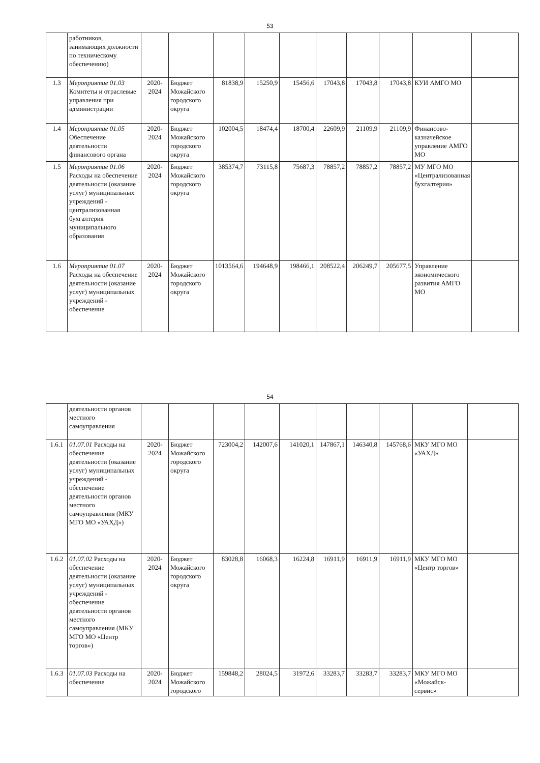53
| | работников, занимающих должности по техническому обеспечению) | | | | | | | | | | |
| 1.3 | Мероприятие 01.03 Комитеты и отраслевые управления при администрации | 2020-2024 | Бюджет Можайского городского округа | 81838,9 | 15250,9 | 15456,6 | 17043,8 | 17043,8 | 17043,8 | КУИ АМГО МО | |
| 1.4 | Мероприятие 01.05 Обеспечение деятельности финансового органа | 2020-2024 | Бюджет Можайского городского округа | 102004,5 | 18474,4 | 18700,4 | 22609,9 | 21109,9 | 21109,9 | Финансово-казначейское управление АМГО МО | |
| 1.5 | Мероприятие 01.06 Расходы на обеспечение деятельности (оказание услуг) муниципальных учреждений - централизованная бухгалтерия муниципального образования | 2020-2024 | Бюджет Можайского городского округа | 385374,7 | 73115,8 | 75687,3 | 78857,2 | 78857,2 | 78857,2 | МУ МГО МО «Централизованная бухгалтерия» | |
| 1.6 | Мероприятие 01.07 Расходы на обеспечение деятельности (оказание услуг) муниципальных учреждений - обеспечение | 2020-2024 | Бюджет Можайского городского округа | 1013564,6 | 194648,9 | 198466,1 | 208522,4 | 206249,7 | 205677,5 | Управление экономического развития АМГО МО | |
54
| | деятельности органов местного самоуправления | | | | | | | | | | |
| 1.6.1 | 01.07.01 Расходы на обеспечение деятельности (оказание услуг) муниципальных учреждений - обеспечение деятельности органов местного самоуправления (МКУ МГО МО «УАХД») | 2020-2024 | Бюджет Можайского городского округа | 723004,2 | 142007,6 | 141020,1 | 147867,1 | 146340,8 | 145768,6 | МКУ МГО МО «УАХД» | |
| 1.6.2 | 01.07.02 Расходы на обеспечение деятельности (оказание услуг) муниципальных учреждений - обеспечение деятельности органов местного самоуправления (МКУ МГО МО «Центр торгов») | 2020-2024 | Бюджет Можайского городского округа | 83028,8 | 16068,3 | 16224,8 | 16911,9 | 16911,9 | 16911,9 | МКУ МГО МО «Центр торгов» | |
| 1.6.3 | 01.07.03 Расходы на обеспечение | 2020-2024 | Бюджет Можайского городского | 159848,2 | 28024,5 | 31972,6 | 33283,7 | 33283,7 | 33283,7 | МКУ МГО МО «Можайск-сервис» | |